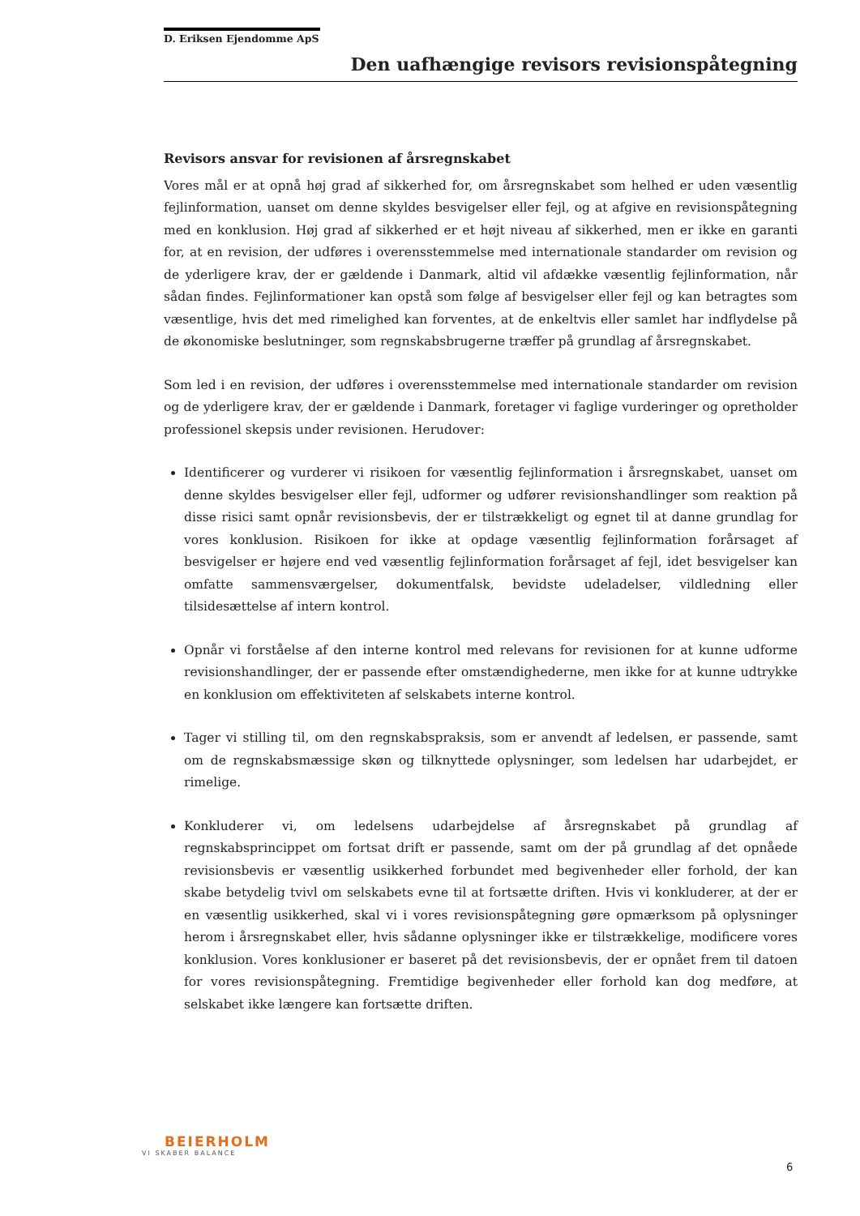D. Eriksen Ejendomme ApS
Den uafhængige revisors revisionspåtegning
Revisors ansvar for revisionen af årsregnskabet
Vores mål er at opnå høj grad af sikkerhed for, om årsregnskabet som helhed er uden væsentlig fejlinformation, uanset om denne skyldes besvigelser eller fejl, og at afgive en revisionspåtegning med en konklusion. Høj grad af sikkerhed er et højt niveau af sikkerhed, men er ikke en garanti for, at en revision, der udføres i overensstemmelse med internationale standarder om revision og de yderligere krav, der er gældende i Danmark, altid vil afdække væsentlig fejlinformation, når sådan findes. Fejlinformationer kan opstå som følge af besvigelser eller fejl og kan betragtes som væsentlige, hvis det med rimelighed kan forventes, at de enkeltvis eller samlet har indflydelse på de økonomiske beslutninger, som regnskabsbrugerne træffer på grundlag af årsregnskabet.
Som led i en revision, der udføres i overensstemmelse med internationale standarder om revision og de yderligere krav, der er gældende i Danmark, foretager vi faglige vurderinger og opretholder professionel skepsis under revisionen. Herudover:
Identificerer og vurderer vi risikoen for væsentlig fejlinformation i årsregnskabet, uanset om denne skyldes besvigelser eller fejl, udformer og udfører revisionshandlinger som reaktion på disse risici samt opnår revisionsbevis, der er tilstrækkeligt og egnet til at danne grundlag for vores konklusion. Risikoen for ikke at opdage væsentlig fejlinformation forårsaget af besvigelser er højere end ved væsentlig fejlinformation forårsaget af fejl, idet besvigelser kan omfatte sammensværgelser, dokumentfalsk, bevidste udeladelser, vildledning eller tilsidesættelse af intern kontrol.
Opnår vi forståelse af den interne kontrol med relevans for revisionen for at kunne udforme revisionshandlinger, der er passende efter omstændighederne, men ikke for at kunne udtrykke en konklusion om effektiviteten af selskabets interne kontrol.
Tager vi stilling til, om den regnskabspraksis, som er anvendt af ledelsen, er passende, samt om de regnskabsmæssige skøn og tilknyttede oplysninger, som ledelsen har udarbejdet, er rimelige.
Konkluderer vi, om ledelsens udarbejdelse af årsregnskabet på grundlag af regnskabsprincippet om fortsat drift er passende, samt om der på grundlag af det opnåede revisionsbevis er væsentlig usikkerhed forbundet med begivenheder eller forhold, der kan skabe betydelig tvivl om selskabets evne til at fortsætte driften. Hvis vi konkluderer, at der er en væsentlig usikkerhed, skal vi i vores revisionspåtegning gøre opmærksom på oplysninger herom i årsregnskabet eller, hvis sådanne oplysninger ikke er tilstrækkelige, modificere vores konklusion. Vores konklusioner er baseret på det revisionsbevis, der er opnået frem til datoen for vores revisionspåtegning. Fremtidige begivenheder eller forhold kan dog medføre, at selskabet ikke længere kan fortsætte driften.
BEIERHOLM
VI SKABER BALANCE
6